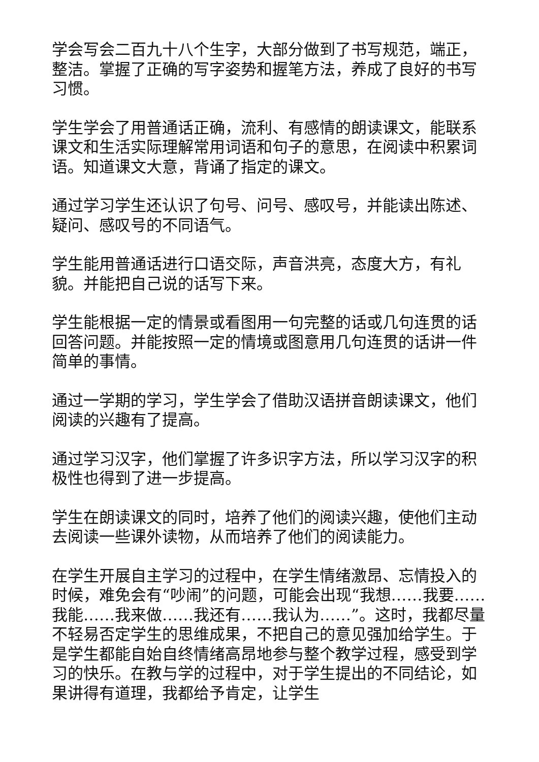学会写会二百九十八个生字，大部分做到了书写规范，端正，整洁。掌握了正确的写字姿势和握笔方法，养成了良好的书写习惯。
学生学会了用普通话正确，流利、有感情的朗读课文，能联系课文和生活实际理解常用词语和句子的意思，在阅读中积累词语。知道课文大意，背诵了指定的课文。
通过学习学生还认识了句号、问号、感叹号，并能读出陈述、疑问、感叹号的不同语气。
学生能用普通话进行口语交际，声音洪亮，态度大方，有礼貌。并能把自己说的话写下来。
学生能根据一定的情景或看图用一句完整的话或几句连贯的话回答问题。并能按照一定的情境或图意用几句连贯的话讲一件简单的事情。
通过一学期的学习，学生学会了借助汉语拼音朗读课文，他们阅读的兴趣有了提高。
通过学习汉字，他们掌握了许多识字方法，所以学习汉字的积极性也得到了进一步提高。
学生在朗读课文的同时，培养了他们的阅读兴趣，使他们主动去阅读一些课外读物，从而培养了他们的阅读能力。
在学生开展自主学习的过程中，在学生情绪激昂、忘情投入的时候，难免会有“吵闹”的问题，可能会出现“我想……我要……我能……我来做……我还有……我认为……”。这时，我都尽量不轻易否定学生的思维成果，不把自己的意见强加给学生。于是学生都能自始自终情绪高昂地参与整个教学过程，感受到学习的快乐。在教与学的过程中，对于学生提出的不同结论，如果讲得有道理，我都给予肯定，让学生